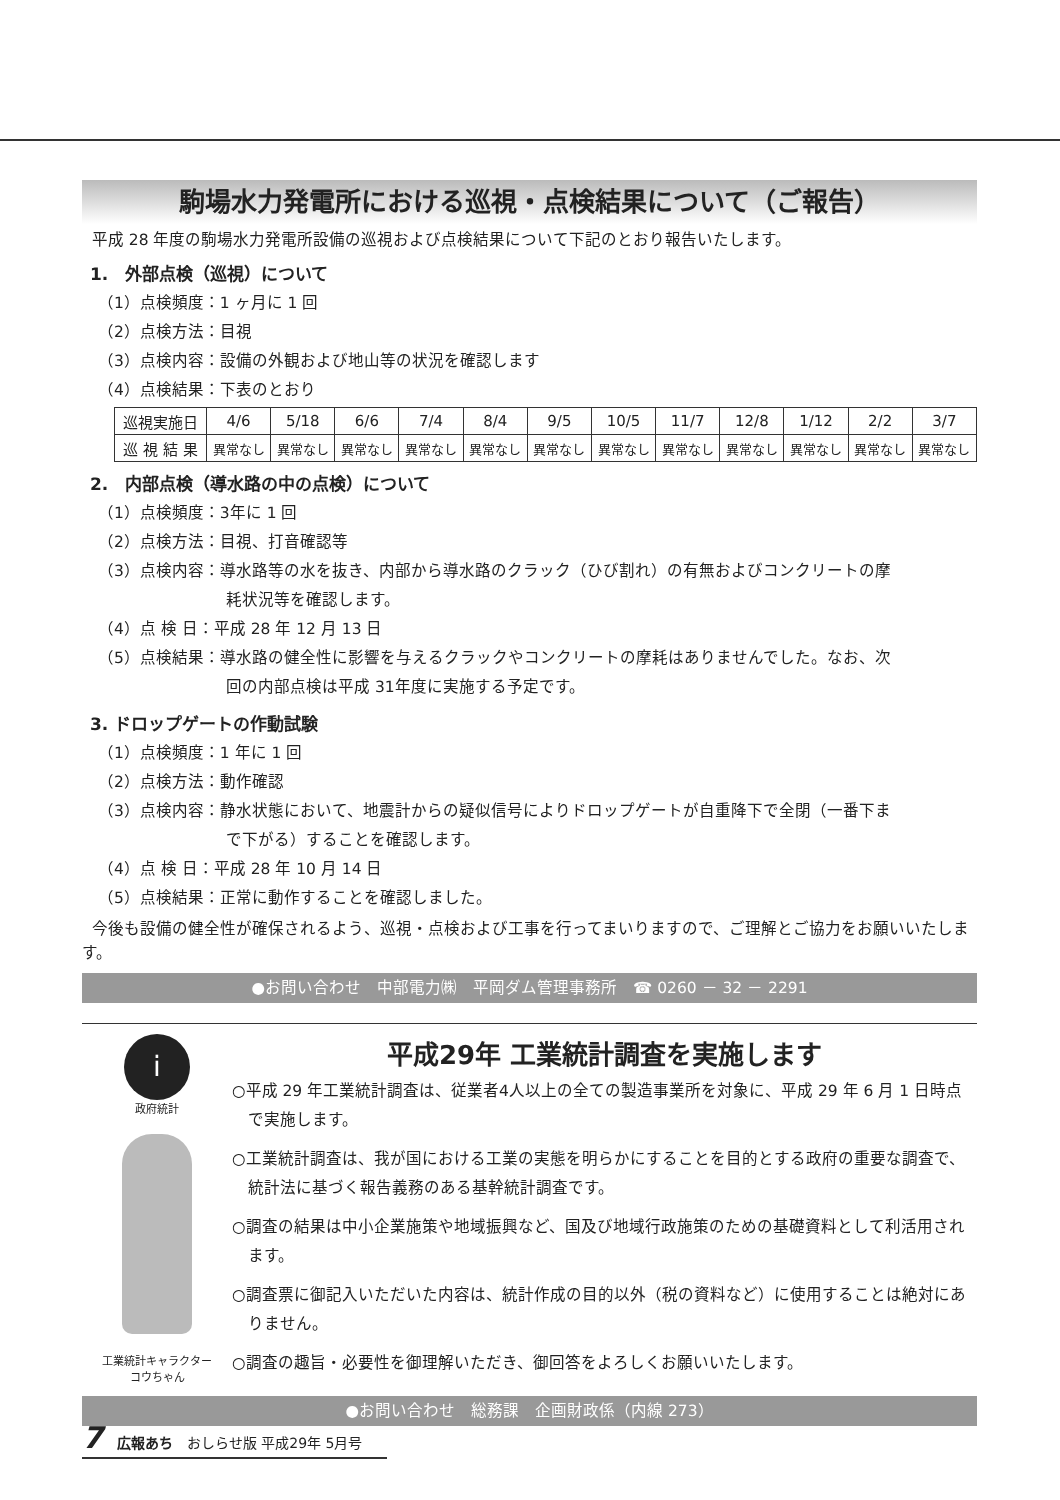駒場水力発電所における巡視・点検結果について（ご報告）
平成 28 年度の駒場水力発電所設備の巡視および点検結果について下記のとおり報告いたします。
1.　外部点検（巡視）について
（1）点検頻度：1 ヶ月に 1 回
（2）点検方法：目視
（3）点検内容：設備の外観および地山等の状況を確認します
（4）点検結果：下表のとおり
| 巡視実施日 | 4/6 | 5/18 | 6/6 | 7/4 | 8/4 | 9/5 | 10/5 | 11/7 | 12/8 | 1/12 | 2/2 | 3/7 |
| 巡 視 結 果 | 異常なし | 異常なし | 異常なし | 異常なし | 異常なし | 異常なし | 異常なし | 異常なし | 異常なし | 異常なし | 異常なし | 異常なし |
2.　内部点検（導水路の中の点検）について
（1）点検頻度：3年に 1 回
（2）点検方法：目視、打音確認等
（3）点検内容：導水路等の水を抜き、内部から導水路のクラック（ひび割れ）の有無およびコンクリートの摩
耗状況等を確認します。
（4）点 検 日：平成 28 年 12 月 13 日
（5）点検結果：導水路の健全性に影響を与えるクラックやコンクリートの摩耗はありませんでした。なお、次
回の内部点検は平成 31年度に実施する予定です。
3. ドロップゲートの作動試験
（1）点検頻度：1 年に 1 回
（2）点検方法：動作確認
（3）点検内容：静水状態において、地震計からの疑似信号によりドロップゲートが自重降下で全閉（一番下ま
で下がる）することを確認します。
（4）点 検 日：平成 28 年 10 月 14 日
（5）点検結果：正常に動作することを確認しました。
今後も設備の健全性が確保されるよう、巡視・点検および工事を行ってまいりますので、ご理解とご協力をお願いいたします。
●お問い合わせ　中部電力㈱　平岡ダム管理事務所　☎ 0260 － 32 － 2291
i
政府統計
工業統計キャラクター
コウちゃん
平成29年 工業統計調査を実施します
○平成 29 年工業統計調査は、従業者4人以上の全ての製造事業所を対象に、平成 29 年 6 月 1 日時点で実施します。
○工業統計調査は、我が国における工業の実態を明らかにすることを目的とする政府の重要な調査で、統計法に基づく報告義務のある基幹統計調査です。
○調査の結果は中小企業施策や地域振興など、国及び地域行政施策のための基礎資料として利活用されます。
○調査票に御記入いただいた内容は、統計作成の目的以外（税の資料など）に使用することは絶対にありません。
○調査の趣旨・必要性を御理解いただき、御回答をよろしくお願いいたします。
●お問い合わせ　総務課　企画財政係（内線 273）
7　広報あち　おしらせ版 平成29年 5月号